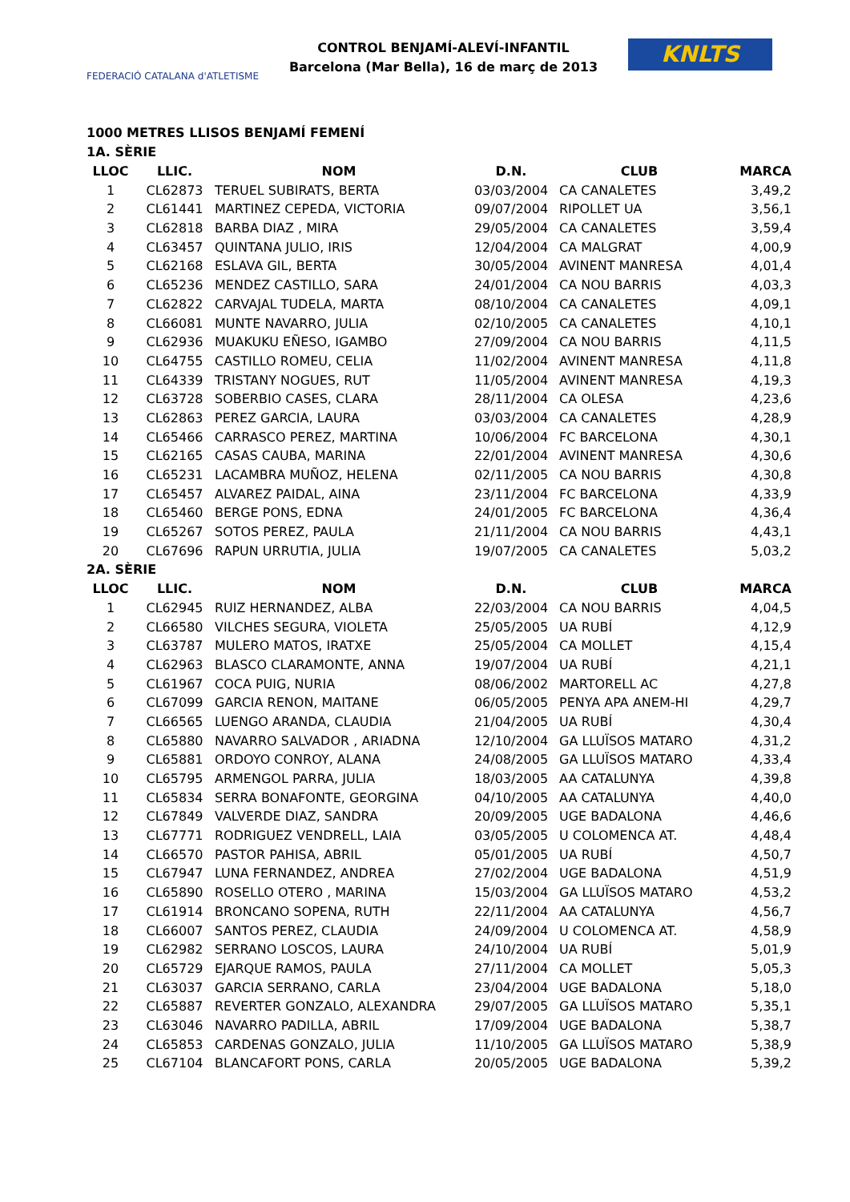FEDERACIÓ CATALANA d'ATLETISME
CONTROL BENJAMÍ-ALEVÍ-INFANTIL
Barcelona (Mar Bella), 16 de març de 2013
KNLTS
1000 METRES LLISOS BENJAMÍ FEMENÍ
| 1A. SÈRIE | | | | | |
| LLOC | LLIC. | NOM | D.N. | CLUB | MARCA |
| 1 | CL62873 | TERUEL SUBIRATS, BERTA | 03/03/2004 | CA CANALETES | 3,49,2 |
| 2 | CL61441 | MARTINEZ CEPEDA, VICTORIA | 09/07/2004 | RIPOLLET UA | 3,56,1 |
| 3 | CL62818 | BARBA DIAZ , MIRA | 29/05/2004 | CA CANALETES | 3,59,4 |
| 4 | CL63457 | QUINTANA JULIO, IRIS | 12/04/2004 | CA MALGRAT | 4,00,9 |
| 5 | CL62168 | ESLAVA GIL, BERTA | 30/05/2004 | AVINENT MANRESA | 4,01,4 |
| 6 | CL65236 | MENDEZ CASTILLO, SARA | 24/01/2004 | CA NOU BARRIS | 4,03,3 |
| 7 | CL62822 | CARVAJAL TUDELA, MARTA | 08/10/2004 | CA CANALETES | 4,09,1 |
| 8 | CL66081 | MUNTE NAVARRO, JULIA | 02/10/2005 | CA CANALETES | 4,10,1 |
| 9 | CL62936 | MUAKUKU EÑESO, IGAMBO | 27/09/2004 | CA NOU BARRIS | 4,11,5 |
| 10 | CL64755 | CASTILLO ROMEU, CELIA | 11/02/2004 | AVINENT MANRESA | 4,11,8 |
| 11 | CL64339 | TRISTANY NOGUES, RUT | 11/05/2004 | AVINENT MANRESA | 4,19,3 |
| 12 | CL63728 | SOBERBIO CASES, CLARA | 28/11/2004 | CA OLESA | 4,23,6 |
| 13 | CL62863 | PEREZ GARCIA, LAURA | 03/03/2004 | CA CANALETES | 4,28,9 |
| 14 | CL65466 | CARRASCO PEREZ, MARTINA | 10/06/2004 | FC BARCELONA | 4,30,1 |
| 15 | CL62165 | CASAS CAUBA, MARINA | 22/01/2004 | AVINENT MANRESA | 4,30,6 |
| 16 | CL65231 | LACAMBRA MUÑOZ, HELENA | 02/11/2005 | CA NOU BARRIS | 4,30,8 |
| 17 | CL65457 | ALVAREZ PAIDAL, AINA | 23/11/2004 | FC BARCELONA | 4,33,9 |
| 18 | CL65460 | BERGE PONS, EDNA | 24/01/2005 | FC BARCELONA | 4,36,4 |
| 19 | CL65267 | SOTOS PEREZ, PAULA | 21/11/2004 | CA NOU BARRIS | 4,43,1 |
| 20 | CL67696 | RAPUN URRUTIA, JULIA | 19/07/2005 | CA CANALETES | 5,03,2 |
| 2A. SÈRIE | | | | | |
| LLOC | LLIC. | NOM | D.N. | CLUB | MARCA |
| 1 | CL62945 | RUIZ HERNANDEZ, ALBA | 22/03/2004 | CA NOU BARRIS | 4,04,5 |
| 2 | CL66580 | VILCHES SEGURA, VIOLETA | 25/05/2005 | UA RUBÍ | 4,12,9 |
| 3 | CL63787 | MULERO MATOS, IRATXE | 25/05/2004 | CA MOLLET | 4,15,4 |
| 4 | CL62963 | BLASCO CLARAMONTE, ANNA | 19/07/2004 | UA RUBÍ | 4,21,1 |
| 5 | CL61967 | COCA PUIG, NURIA | 08/06/2002 | MARTORELL AC | 4,27,8 |
| 6 | CL67099 | GARCIA RENON, MAITANE | 06/05/2005 | PENYA APA ANEM-HI | 4,29,7 |
| 7 | CL66565 | LUENGO ARANDA, CLAUDIA | 21/04/2005 | UA RUBÍ | 4,30,4 |
| 8 | CL65880 | NAVARRO SALVADOR , ARIADNA | 12/10/2004 | GA LLUÏSOS MATARO | 4,31,2 |
| 9 | CL65881 | ORDOYO CONROY, ALANA | 24/08/2005 | GA LLUÏSOS MATARO | 4,33,4 |
| 10 | CL65795 | ARMENGOL PARRA, JULIA | 18/03/2005 | AA CATALUNYA | 4,39,8 |
| 11 | CL65834 | SERRA BONAFONTE, GEORGINA | 04/10/2005 | AA CATALUNYA | 4,40,0 |
| 12 | CL67849 | VALVERDE DIAZ, SANDRA | 20/09/2005 | UGE BADALONA | 4,46,6 |
| 13 | CL67771 | RODRIGUEZ VENDRELL, LAIA | 03/05/2005 | U COLOMENCA AT. | 4,48,4 |
| 14 | CL66570 | PASTOR PAHISA, ABRIL | 05/01/2005 | UA RUBÍ | 4,50,7 |
| 15 | CL67947 | LUNA FERNANDEZ, ANDREA | 27/02/2004 | UGE BADALONA | 4,51,9 |
| 16 | CL65890 | ROSELLO OTERO , MARINA | 15/03/2004 | GA LLUÏSOS MATARO | 4,53,2 |
| 17 | CL61914 | BRONCANO SOPENA, RUTH | 22/11/2004 | AA CATALUNYA | 4,56,7 |
| 18 | CL66007 | SANTOS PEREZ, CLAUDIA | 24/09/2004 | U COLOMENCA AT. | 4,58,9 |
| 19 | CL62982 | SERRANO LOSCOS, LAURA | 24/10/2004 | UA RUBÍ | 5,01,9 |
| 20 | CL65729 | EJARQUE RAMOS, PAULA | 27/11/2004 | CA MOLLET | 5,05,3 |
| 21 | CL63037 | GARCIA SERRANO, CARLA | 23/04/2004 | UGE BADALONA | 5,18,0 |
| 22 | CL65887 | REVERTER GONZALO, ALEXANDRA | 29/07/2005 | GA LLUÏSOS MATARO | 5,35,1 |
| 23 | CL63046 | NAVARRO PADILLA, ABRIL | 17/09/2004 | UGE BADALONA | 5,38,7 |
| 24 | CL65853 | CARDENAS GONZALO, JULIA | 11/10/2005 | GA LLUÏSOS MATARO | 5,38,9 |
| 25 | CL67104 | BLANCAFORT PONS, CARLA | 20/05/2005 | UGE BADALONA | 5,39,2 |